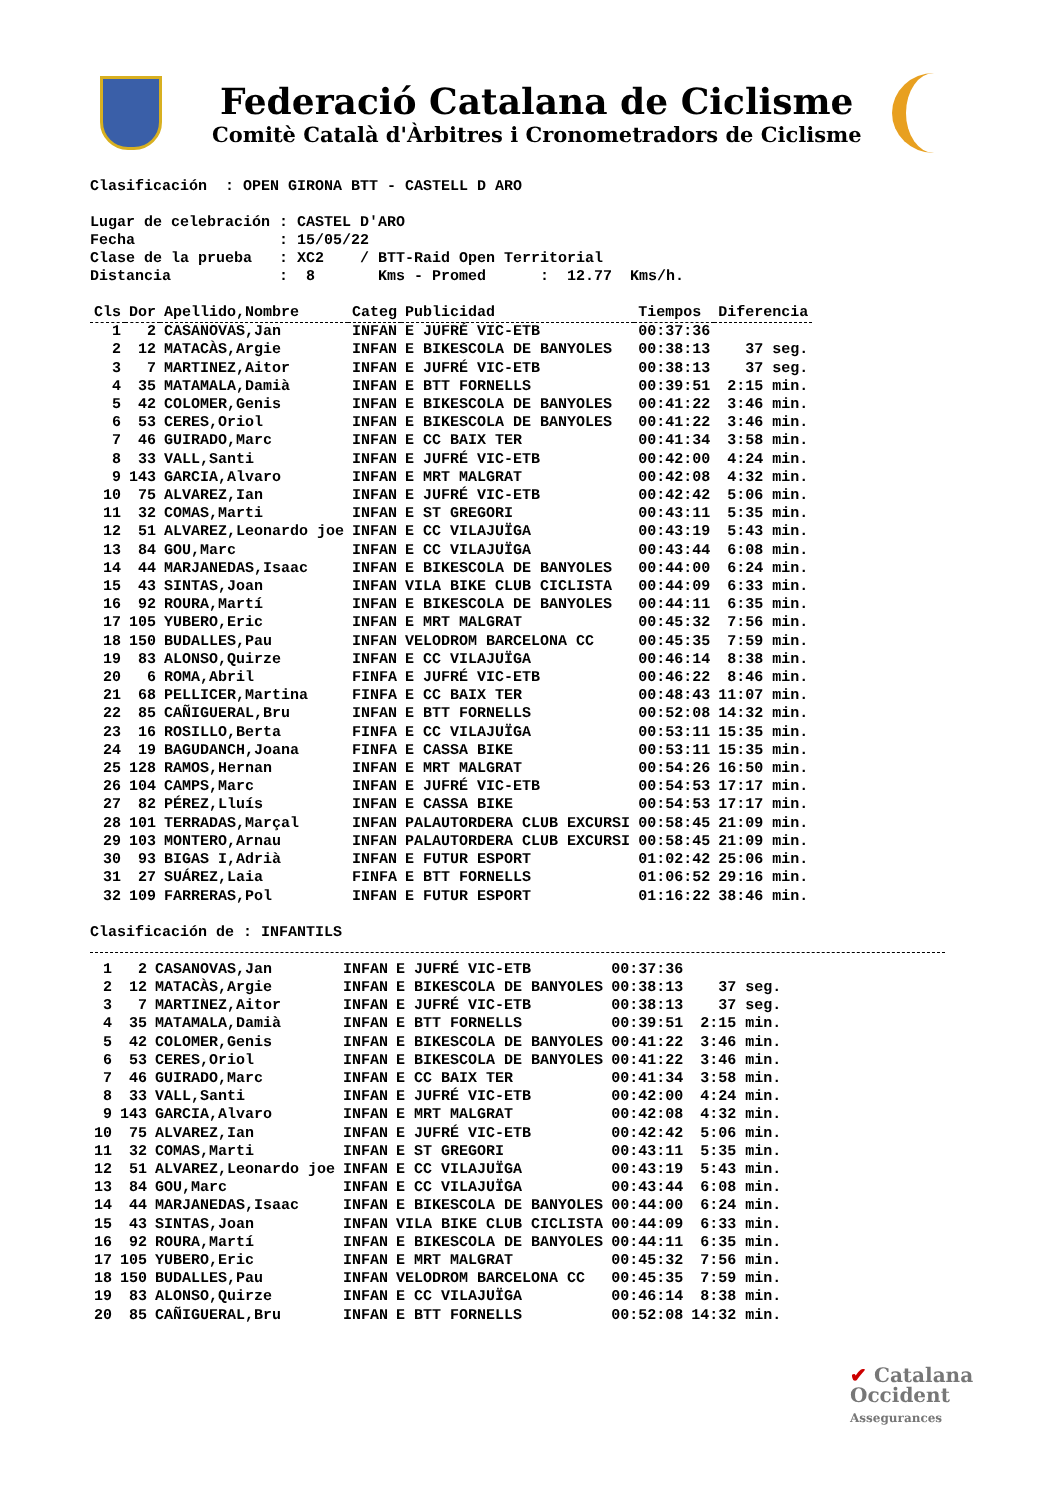Federació Catalana de Ciclisme
Comitè Català d'Àrbitres i Cronometradors de Ciclisme
Clasificación : OPEN GIRONA BTT - CASTELL D ARO
Lugar de celebración : CASTEL D'ARO Fecha : 15/05/22 Clase de la prueba : XC2 / BTT-Raid Open Territorial Distancia : 8 Kms - Promed : 12.77 Kms/h.
| Cls | Dor | Apellido,Nombre | Categ | Publicidad | Tiempos | Diferencia |
| --- | --- | --- | --- | --- | --- | --- |
| 1 | 2 | CASANOVAS,Jan | INFAN | E JUFRÉ VIC-ETB | 00:37:36 | |
| 2 | 12 | MATACÀS,Argie | INFAN | E BIKESCOLA DE BANYOLES | 00:38:13 | 37 seg. |
| 3 | 7 | MARTINEZ,Aitor | INFAN | E JUFRÉ VIC-ETB | 00:38:13 | 37 seg. |
| 4 | 35 | MATAMALA,Damià | INFAN | E BTT FORNELLS | 00:39:51 | 2:15 min. |
| 5 | 42 | COLOMER,Genis | INFAN | E BIKESCOLA DE BANYOLES | 00:41:22 | 3:46 min. |
| 6 | 53 | CERES,Oriol | INFAN | E BIKESCOLA DE BANYOLES | 00:41:22 | 3:46 min. |
| 7 | 46 | GUIRADO,Marc | INFAN | E CC BAIX TER | 00:41:34 | 3:58 min. |
| 8 | 33 | VALL,Santi | INFAN | E JUFRÉ VIC-ETB | 00:42:00 | 4:24 min. |
| 9 | 143 | GARCIA,Alvaro | INFAN | E MRT MALGRAT | 00:42:08 | 4:32 min. |
| 10 | 75 | ALVAREZ,Ian | INFAN | E JUFRÉ VIC-ETB | 00:42:42 | 5:06 min. |
| 11 | 32 | COMAS,Marti | INFAN | E ST GREGORI | 00:43:11 | 5:35 min. |
| 12 | 51 | ALVAREZ,Leonardo joe | INFAN | E CC VILAJUÏGA | 00:43:19 | 5:43 min. |
| 13 | 84 | GOU,Marc | INFAN | E CC VILAJUÏGA | 00:43:44 | 6:08 min. |
| 14 | 44 | MARJANEDAS,Isaac | INFAN | E BIKESCOLA DE BANYOLES | 00:44:00 | 6:24 min. |
| 15 | 43 | SINTAS,Joan | INFAN | VILA BIKE CLUB CICLISTA | 00:44:09 | 6:33 min. |
| 16 | 92 | ROURA,Martí | INFAN | E BIKESCOLA DE BANYOLES | 00:44:11 | 6:35 min. |
| 17 | 105 | YUBERO,Eric | INFAN | E MRT MALGRAT | 00:45:32 | 7:56 min. |
| 18 | 150 | BUDALLES,Pau | INFAN | VELODROM BARCELONA CC | 00:45:35 | 7:59 min. |
| 19 | 83 | ALONSO,Quirze | INFAN | E CC VILAJUÏGA | 00:46:14 | 8:38 min. |
| 20 | 6 | ROMA,Abril | FINFA | E JUFRÉ VIC-ETB | 00:46:22 | 8:46 min. |
| 21 | 68 | PELLICER,Martina | FINFA | E CC BAIX TER | 00:48:43 | 11:07 min. |
| 22 | 85 | CAÑIGUERAL,Bru | INFAN | E BTT FORNELLS | 00:52:08 | 14:32 min. |
| 23 | 16 | ROSILLO,Berta | FINFA | E CC VILAJUÏGA | 00:53:11 | 15:35 min. |
| 24 | 19 | BAGUDANCH,Joana | FINFA | E CASSA BIKE | 00:53:11 | 15:35 min. |
| 25 | 128 | RAMOS,Hernan | INFAN | E MRT MALGRAT | 00:54:26 | 16:50 min. |
| 26 | 104 | CAMPS,Marc | INFAN | E JUFRÉ VIC-ETB | 00:54:53 | 17:17 min. |
| 27 | 82 | PÉREZ,Lluís | INFAN | E CASSA BIKE | 00:54:53 | 17:17 min. |
| 28 | 101 | TERRADAS,Marçal | INFAN | PALAUTORDERA CLUB EXCURSI | 00:58:45 | 21:09 min. |
| 29 | 103 | MONTERO,Arnau | INFAN | PALAUTORDERA CLUB EXCURSI | 00:58:45 | 21:09 min. |
| 30 | 93 | BIGAS I,Adrià | INFAN | E FUTUR ESPORT | 01:02:42 | 25:06 min. |
| 31 | 27 | SUÁREZ,Laia | FINFA | E BTT FORNELLS | 01:06:52 | 29:16 min. |
| 32 | 109 | FARRERAS,Pol | INFAN | E FUTUR ESPORT | 01:16:22 | 38:46 min. |
Clasificación de : INFANTILS
| 1 | 2 | CASANOVAS,Jan | INFAN | E JUFRÉ VIC-ETB | 00:37:36 | |
| 2 | 12 | MATACÀS,Argie | INFAN | E BIKESCOLA DE BANYOLES | 00:38:13 | 37 seg. |
| 3 | 7 | MARTINEZ,Aitor | INFAN | E JUFRÉ VIC-ETB | 00:38:13 | 37 seg. |
| 4 | 35 | MATAMALA,Damià | INFAN | E BTT FORNELLS | 00:39:51 | 2:15 min. |
| 5 | 42 | COLOMER,Genis | INFAN | E BIKESCOLA DE BANYOLES | 00:41:22 | 3:46 min. |
| 6 | 53 | CERES,Oriol | INFAN | E BIKESCOLA DE BANYOLES | 00:41:22 | 3:46 min. |
| 7 | 46 | GUIRADO,Marc | INFAN | E CC BAIX TER | 00:41:34 | 3:58 min. |
| 8 | 33 | VALL,Santi | INFAN | E JUFRÉ VIC-ETB | 00:42:00 | 4:24 min. |
| 9 | 143 | GARCIA,Alvaro | INFAN | E MRT MALGRAT | 00:42:08 | 4:32 min. |
| 10 | 75 | ALVAREZ,Ian | INFAN | E JUFRÉ VIC-ETB | 00:42:42 | 5:06 min. |
| 11 | 32 | COMAS,Marti | INFAN | E ST GREGORI | 00:43:11 | 5:35 min. |
| 12 | 51 | ALVAREZ,Leonardo joe | INFAN | E CC VILAJUÏGA | 00:43:19 | 5:43 min. |
| 13 | 84 | GOU,Marc | INFAN | E CC VILAJUÏGA | 00:43:44 | 6:08 min. |
| 14 | 44 | MARJANEDAS,Isaac | INFAN | E BIKESCOLA DE BANYOLES | 00:44:00 | 6:24 min. |
| 15 | 43 | SINTAS,Joan | INFAN | VILA BIKE CLUB CICLISTA | 00:44:09 | 6:33 min. |
| 16 | 92 | ROURA,Martí | INFAN | E BIKESCOLA DE BANYOLES | 00:44:11 | 6:35 min. |
| 17 | 105 | YUBERO,Eric | INFAN | E MRT MALGRAT | 00:45:32 | 7:56 min. |
| 18 | 150 | BUDALLES,Pau | INFAN | VELODROM BARCELONA CC | 00:45:35 | 7:59 min. |
| 19 | 83 | ALONSO,Quirze | INFAN | E CC VILAJUÏGA | 00:46:14 | 8:38 min. |
| 20 | 85 | CAÑIGUERAL,Bru | INFAN | E BTT FORNELLS | 00:52:08 | 14:32 min. |
✔ Catalana
Occident
Assegurances